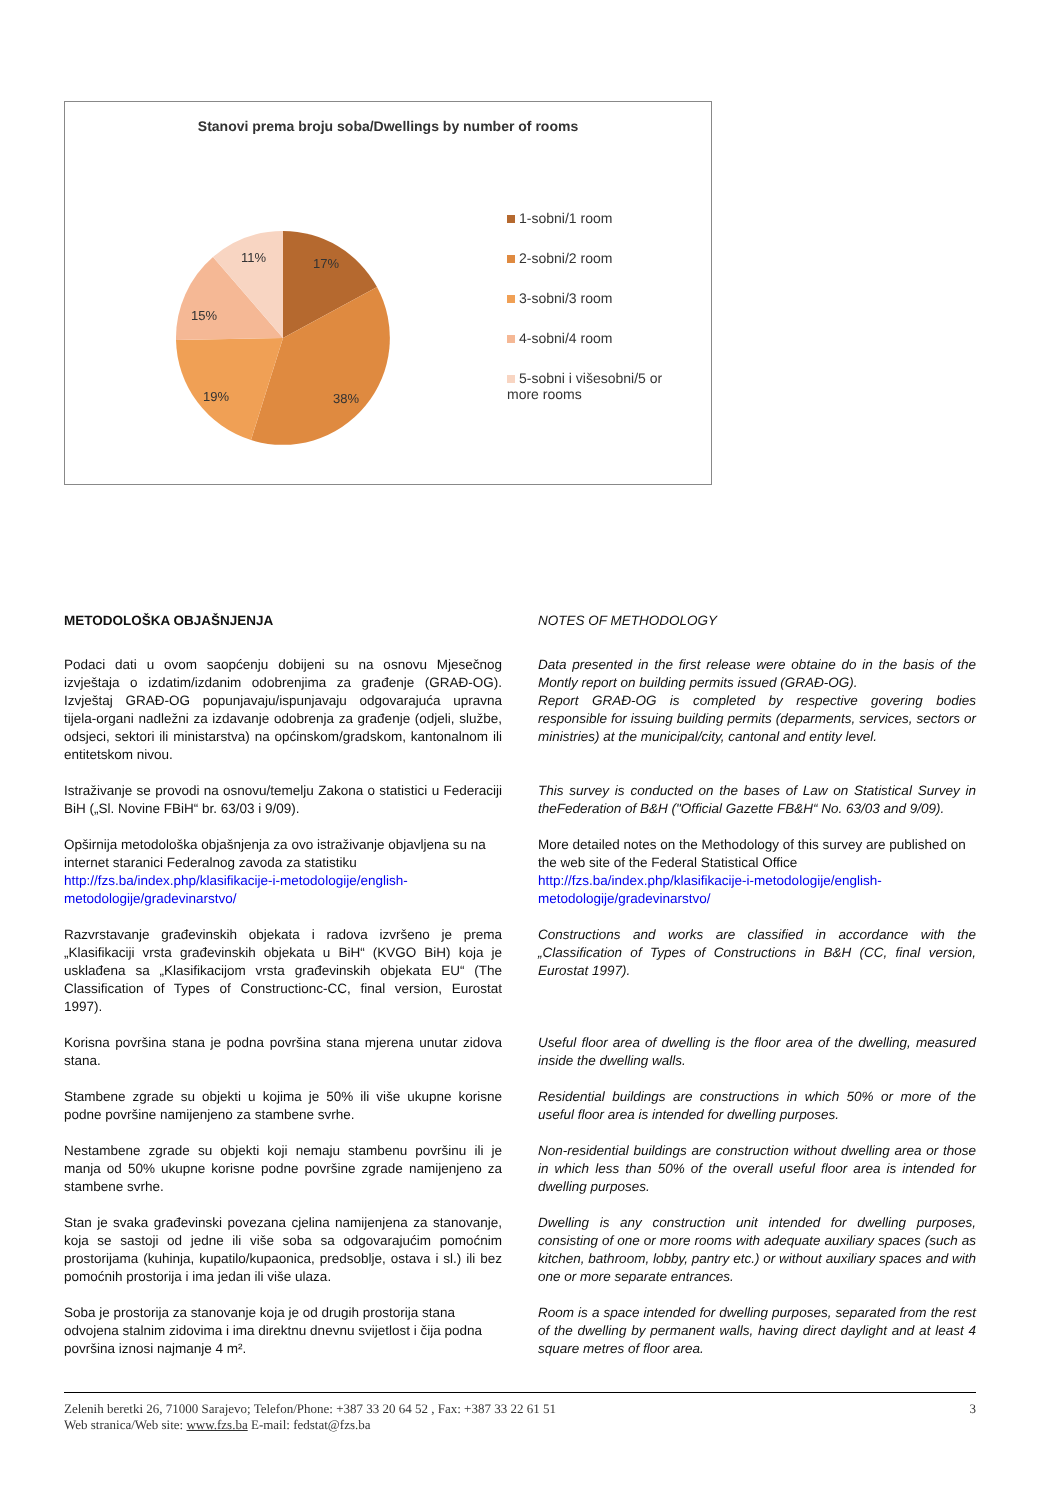Stanovi prema broju soba/Dwellings by number of rooms
17%
38%
19%
15%
11%
1-sobni/1 room
2-sobni/2 room
3-sobni/3 room
4-sobni/4 room
5-sobni i višesobni/5 or more rooms
METODOLOŠKA OBJAŠNJENJA NOTES OF METHODOLOGY
Podaci dati u ovom saopćenju dobijeni su na osnovu Mjesečnog izvještaja o izdatim/izdanim odobrenjima za građenje (GRAĐ-OG). Izvještaj GRAĐ-OG popunjavaju/ispunjavaju odgovarajuća upravna tijela-organi nadležni za izdavanje odobrenja za građenje (odjeli, službe, odsjeci, sektori ili ministarstva) na općinskom/gradskom, kantonalnom ili entitetskom nivou.
Data presented in the first release were obtaine do in the basis of the Montly report on building permits issued (GRAĐ-OG).
Report GRAĐ-OG is completed by respective govering bodies responsible for issuing building permits (deparments, services, sectors or ministries) at the municipal/city, cantonal and entity level.
Istraživanje se provodi na osnovu/temelju Zakona o statistici u Federaciji BiH („Sl. Novine FBiH“ br. 63/03 i 9/09).
This survey is conducted on the bases of Law on Statistical Survey in theFederation of B&H ("Official Gazette FB&H“ No. 63/03 and 9/09).
Opširnija metodološka objašnjenja za ovo istraživanje objavljena su na internet staranici Federalnog zavoda za statistiku
http://fzs.ba/index.php/klasifikacije-i-metodologije/english-metodologije/gradevinarstvo/
More detailed notes on the Methodology of this survey are published on the web site of the Federal Statistical Office
http://fzs.ba/index.php/klasifikacije-i-metodologije/english-metodologije/gradevinarstvo/
Razvrstavanje građevinskih objekata i radova izvršeno je prema „Klasifikaciji vrsta građevinskih objekata u BiH“ (KVGO BiH) koja je usklađena sa „Klasifikacijom vrsta građevinskih objekata EU“ (The Classification of Types of Constructionc-CC, final version, Eurostat 1997).
Constructions and works are classified in accordance with the „Classification of Types of Constructions in B&H (CC, final version, Eurostat 1997).
Korisna površina stana je podna površina stana mjerena unutar zidova stana.
Useful floor area of dwelling is the floor area of the dwelling, measured inside the dwelling walls.
Stambene zgrade su objekti u kojima je 50% ili više ukupne korisne podne površine namijenjeno za stambene svrhe.
Residential buildings are constructions in which 50% or more of the useful floor area is intended for dwelling purposes.
Nestambene zgrade su objekti koji nemaju stambenu površinu ili je manja od 50% ukupne korisne podne površine zgrade namijenjeno za stambene svrhe.
Non-residential buildings are construction without dwelling area or those in which less than 50% of the overall useful floor area is intended for dwelling purposes.
Stan je svaka građevinski povezana cjelina namijenjena za stanovanje, koja se sastoji od jedne ili više soba sa odgovarajućim pomoćnim prostorijama (kuhinja, kupatilo/kupaonica, predsoblje, ostava i sl.) ili bez pomoćnih prostorija i ima jedan ili više ulaza.
Dwelling is any construction unit intended for dwelling purposes, consisting of one or more rooms with adequate auxiliary spaces (such as kitchen, bathroom, lobby, pantry etc.) or without auxiliary spaces and with one or more separate entrances.
Soba je prostorija za stanovanje koja je od drugih prostorija stana odvojena stalnim zidovima i ima direktnu dnevnu svijetlost i čija podna površina iznosi najmanje 4 m².
Room is a space intended for dwelling purposes, separated from the rest of the dwelling by permanent walls, having direct daylight and at least 4 square metres of floor area.
Zelenih beretki 26, 71000 Sarajevo; Telefon/Phone: +387 33 20 64 52 , Fax: +387 33 22 61 51 3
Web stranica/Web site: www.fzs.ba E-mail: fedstat@fzs.ba